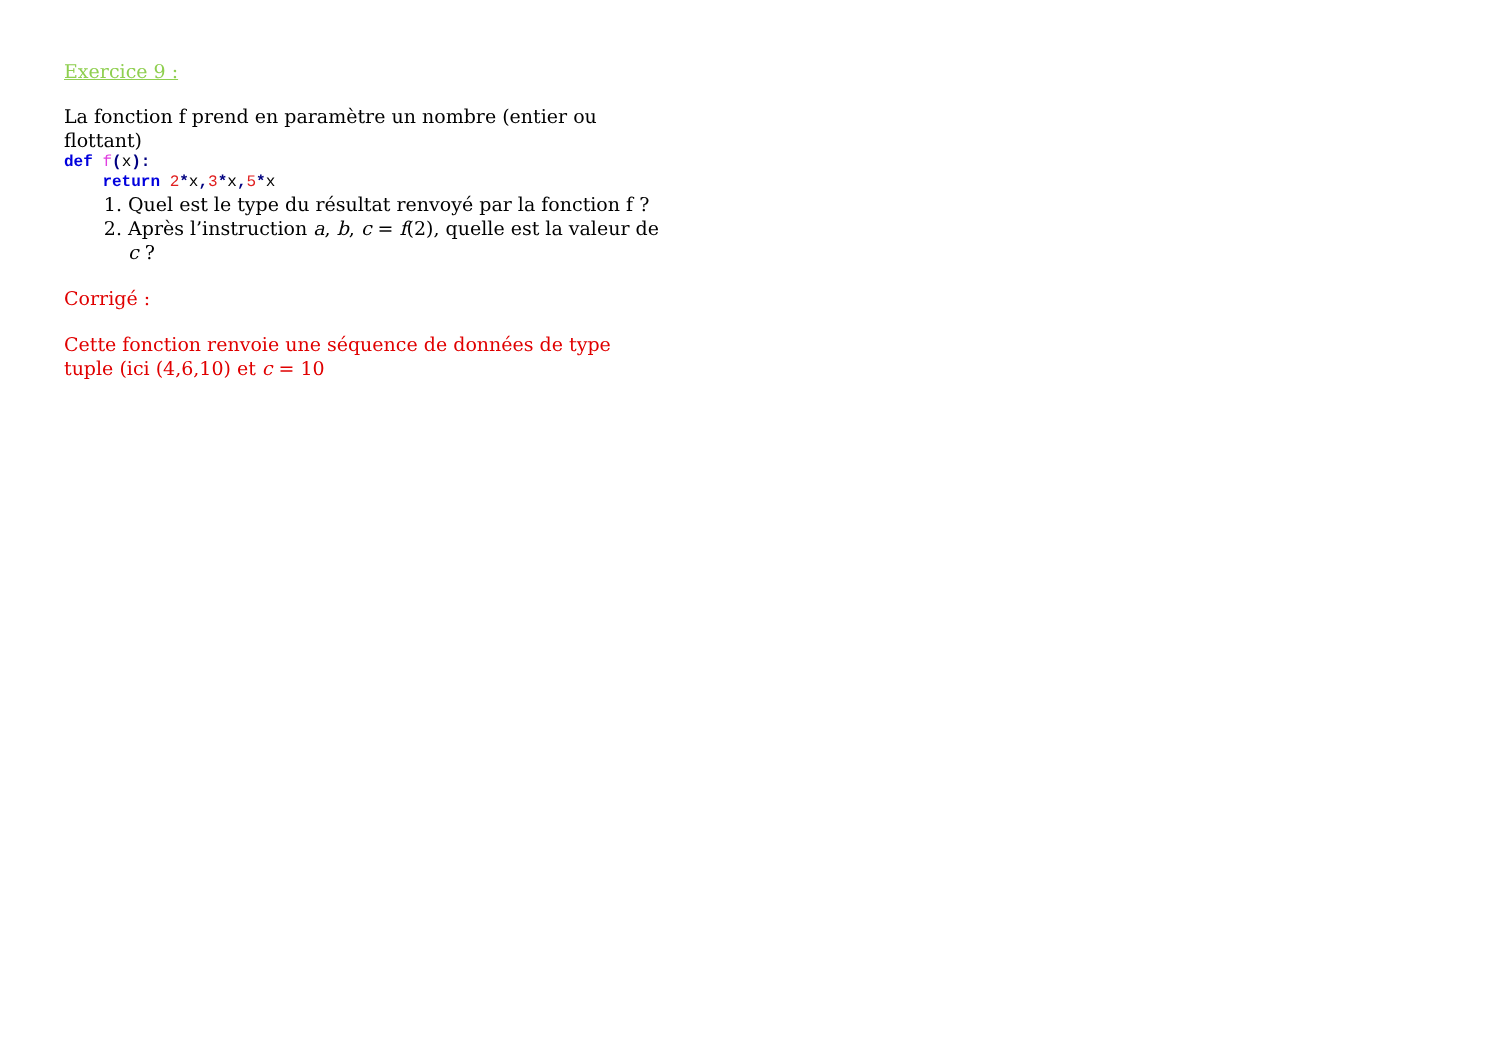Exercice 9 :
La fonction f prend en paramètre un nombre (entier ou flottant)
def f(x):
    return 2*x, 3*x, 5*x
1. Quel est le type du résultat renvoyé par la fonction f ?
2. Après l’instruction a, b, c = f(2), quelle est la valeur de c ?
Corrigé :
Cette fonction renvoie une séquence de données de type tuple (ici (4,6,10) et c = 10